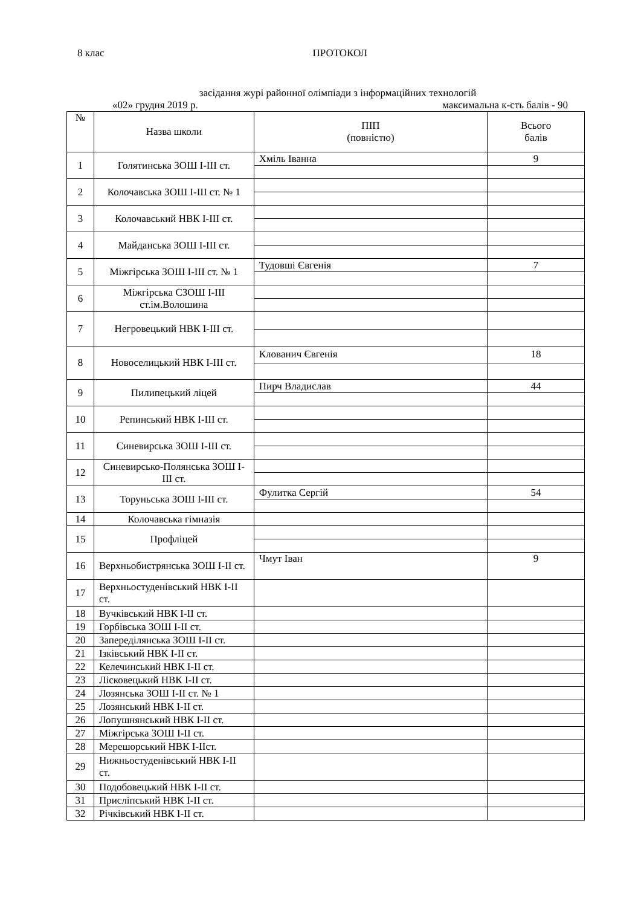8 клас ПРОТОКОЛ
засідання журі районної олімпіади з інформаційних технологій
«02» грудня 2019 р. максимальна к-сть балів - 90
| № | Назва школи | ПІП (повністю) | Всього балів |
| --- | --- | --- | --- |
| 1 | Голятинська ЗОШ І-ІІІ ст. | Хміль Іванна | 9 |
| 2 | Колочавська ЗОШ І-ІІІ ст. № 1 | | |
| 3 | Колочавський НВК І-ІІІ ст. | | |
| 4 | Майданська ЗОШ І-ІІІ ст. | | |
| 5 | Міжгірська ЗОШ І-ІІІ ст. № 1 | Тудовші Євгенія | 7 |
| 6 | Міжгірська СЗОШ І-ІІІ ст.ім.Волошина | | |
| 7 | Негровецький НВК І-ІІІ ст. | | |
| 8 | Новоселицький НВК І-ІІІ ст. | Клованич Євгенія | 18 |
| 9 | Пилипецький ліцей | Пирч Владислав | 44 |
| 10 | Репинський НВК І-ІІІ ст. | | |
| 11 | Синевирська ЗОШ І-ІІІ ст. | | |
| 12 | Синевирсько-Полянська ЗОШ І-ІІІ ст. | | |
| 13 | Торуньська ЗОШ І-ІІІ ст. | Фулитка Сергій | 54 |
| 14 | Колочавська гімназія | | |
| 15 | Профліцей | | |
| 16 | Верхньобистрянська ЗОШ І-ІІ ст. | Чмут Іван | 9 |
| 17 | Верхньостуденівський НВК І-ІІ ст. | | |
| 18 | Вучківський НВК І-ІІ ст. | | |
| 19 | Горбівська ЗОШ І-ІІ ст. | | |
| 20 | Запереділянська ЗОШ І-ІІ ст. | | |
| 21 | Ізківський НВК І-ІІ ст. | | |
| 22 | Келечинський НВК І-ІІ ст. | | |
| 23 | Лісковецький НВК І-ІІ ст. | | |
| 24 | Лозянська ЗОШ І-ІІ ст. № 1 | | |
| 25 | Лозянський НВК І-ІІ ст. | | |
| 26 | Лопушнянський НВК І-ІІ ст. | | |
| 27 | Міжгірська ЗОШ І-ІІ ст. | | |
| 28 | Мерешорський НВК І-ІІст. | | |
| 29 | Нижньостуденівський НВК І-ІІ ст. | | |
| 30 | Подобовецький НВК І-ІІ ст. | | |
| 31 | Присліпський НВК І-ІІ ст. | | |
| 32 | Річківський НВК І-ІІ ст. | | |